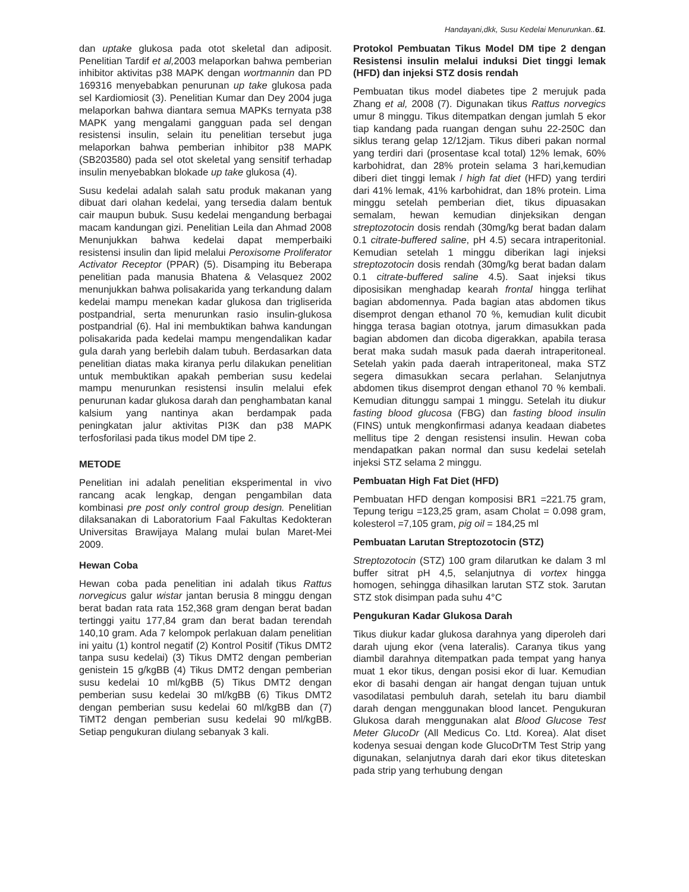Handayani,dkk, Susu Kedelai Menurunkan..61.
dan uptake glukosa pada otot skeletal dan adiposit. Penelitian Tardif et al, 2003 melaporkan bahwa pemberian inhibitor aktivitas p38 MAPK dengan wortmannin dan PD 169316 menyebabkan penurunan up take glukosa pada sel Kardiomiosit (3). Penelitian Kumar dan Dey 2004 juga melaporkan bahwa diantara semua MAPKs ternyata p38 MAPK yang mengalami gangguan pada sel dengan resistensi insulin, selain itu penelitian tersebut juga melaporkan bahwa pemberian inhibitor p38 MAPK (SB203580) pada sel otot skeletal yang sensitif terhadap insulin menyebabkan blokade up take glukosa (4).
Susu kedelai adalah salah satu produk makanan yang dibuat dari olahan kedelai, yang tersedia dalam bentuk cair maupun bubuk. Susu kedelai mengandung berbagai macam kandungan gizi. Penelitian Leila dan Ahmad 2008 Menunjukkan bahwa kedelai dapat memperbaiki resistensi insulin dan lipid melalui Peroxisome Proliferator Activator Receptor (PPAR) (5). Disamping itu Beberapa penelitian pada manusia Bhatena & Velasquez 2002 menunjukkan bahwa polisakarida yang terkandung dalam kedelai mampu menekan kadar glukosa dan trigliserida postpandrial, serta menurunkan rasio insulin-glukosa postpandrial (6). Hal ini membuktikan bahwa kandungan polisakarida pada kedelai mampu mengendalikan kadar gula darah yang berlebih dalam tubuh. Berdasarkan data penelitian diatas maka kiranya perlu dilakukan penelitian untuk membuktikan apakah pemberian susu kedelai mampu menurunkan resistensi insulin melalui efek penurunan kadar glukosa darah dan penghambatan kanal kalsium yang nantinya akan berdampak pada peningkatan jalur aktivitas PI3K dan p38 MAPK terfosforilasi pada tikus model DM tipe 2.
METODE
Penelitian ini adalah penelitian eksperimental in vivo rancang acak lengkap, dengan pengambilan data kombinasi pre post only control group design. Penelitian dilaksanakan di Laboratorium Faal Fakultas Kedokteran Universitas Brawijaya Malang mulai bulan Maret-Mei 2009.
Hewan Coba
Hewan coba pada penelitian ini adalah tikus Rattus norvegicus galur wistar jantan berusia 8 minggu dengan berat badan rata rata 152,368 gram dengan berat badan tertinggi yaitu 177,84 gram dan berat badan terendah 140,10 gram. Ada 7 kelompok perlakuan dalam penelitian ini yaitu (1) kontrol negatif (2) Kontrol Positif (Tikus DMT2 tanpa susu kedelai) (3) Tikus DMT2 dengan pemberian genistein 15 g/kgBB (4) Tikus DMT2 dengan pemberian susu kedelai 10 ml/kgBB (5) Tikus DMT2 dengan pemberian susu kedelai 30 ml/kgBB (6) Tikus DMT2 dengan pemberian susu kedelai 60 ml/kgBB dan (7) TiMT2 dengan pemberian susu kedelai 90 ml/kgBB. Setiap pengukuran diulang sebanyak 3 kali.
Protokol Pembuatan Tikus Model DM tipe 2 dengan Resistensi insulin melalui induksi Diet tinggi lemak (HFD) dan injeksi STZ dosis rendah
Pembuatan tikus model diabetes tipe 2 merujuk pada Zhang et al, 2008 (7). Digunakan tikus Rattus norvegics umur 8 minggu. Tikus ditempatkan dengan jumlah 5 ekor tiap kandang pada ruangan dengan suhu 22-250C dan siklus terang gelap 12/12jam. Tikus diberi pakan normal yang terdiri dari (prosentase kcal total) 12% lemak, 60% karbohidrat, dan 28% protein selama 3 hari,kemudian diberi diet tinggi lemak / high fat diet (HFD) yang terdiri dari 41% lemak, 41% karbohidrat, dan 18% protein. Lima minggu setelah pemberian diet, tikus dipuasakan semalam, hewan kemudian dinjeksikan dengan streptozotocin dosis rendah (30mg/kg berat badan dalam 0.1 citrate-buffered saline, pH 4.5) secara intraperitonial. Kemudian setelah 1 minggu diberikan lagi injeksi streptozotocin dosis rendah (30mg/kg berat badan dalam 0.1 citrate-buffered saline 4.5). Saat injeksi tikus diposisikan menghadap kearah frontal hingga terlihat bagian abdomennya. Pada bagian atas abdomen tikus disemprot dengan ethanol 70 %, kemudian kulit dicubit hingga terasa bagian ototnya, jarum dimasukkan pada bagian abdomen dan dicoba digerakkan, apabila terasa berat maka sudah masuk pada daerah intraperitoneal. Setelah yakin pada daerah intraperitoneal, maka STZ segera dimasukkan secara perlahan. Selanjutnya abdomen tikus disemprot dengan ethanol 70 % kembali. Kemudian ditunggu sampai 1 minggu. Setelah itu diukur fasting blood glucosa (FBG) dan fasting blood insulin (FINS) untuk mengkonfirmasi adanya keadaan diabetes mellitus tipe 2 dengan resistensi insulin. Hewan coba mendapatkan pakan normal dan susu kedelai setelah injeksi STZ selama 2 minggu.
Pembuatan High Fat Diet (HFD)
Pembuatan HFD dengan komposisi BR1 =221.75 gram, Tepung terigu =123,25 gram, asam Cholat = 0.098 gram, kolesterol =7,105 gram, pig oil = 184,25 ml
Pembuatan Larutan Streptozotocin (STZ)
Streptozotocin (STZ) 100 gram dilarutkan ke dalam 3 ml buffer sitrat pH 4,5, selanjutnya di vortex hingga homogen, sehingga dihasilkan larutan STZ stok. 3arutan STZ stok disimpan pada suhu 4°C
Pengukuran Kadar Glukosa Darah
Tikus diukur kadar glukosa darahnya yang diperoleh dari darah ujung ekor (vena lateralis). Caranya tikus yang diambil darahnya ditempatkan pada tempat yang hanya muat 1 ekor tikus, dengan posisi ekor di luar. Kemudian ekor di basahi dengan air hangat dengan tujuan untuk vasodilatasi pembuluh darah, setelah itu baru diambil darah dengan menggunakan blood lancet. Pengukuran Glukosa darah menggunakan alat Blood Glucose Test Meter GlucoDr (All Medicus Co. Ltd. Korea). Alat diset kodenya sesuai dengan kode GlucoDrTM Test Strip yang digunakan, selanjutnya darah dari ekor tikus diteteskan pada strip yang terhubung dengan